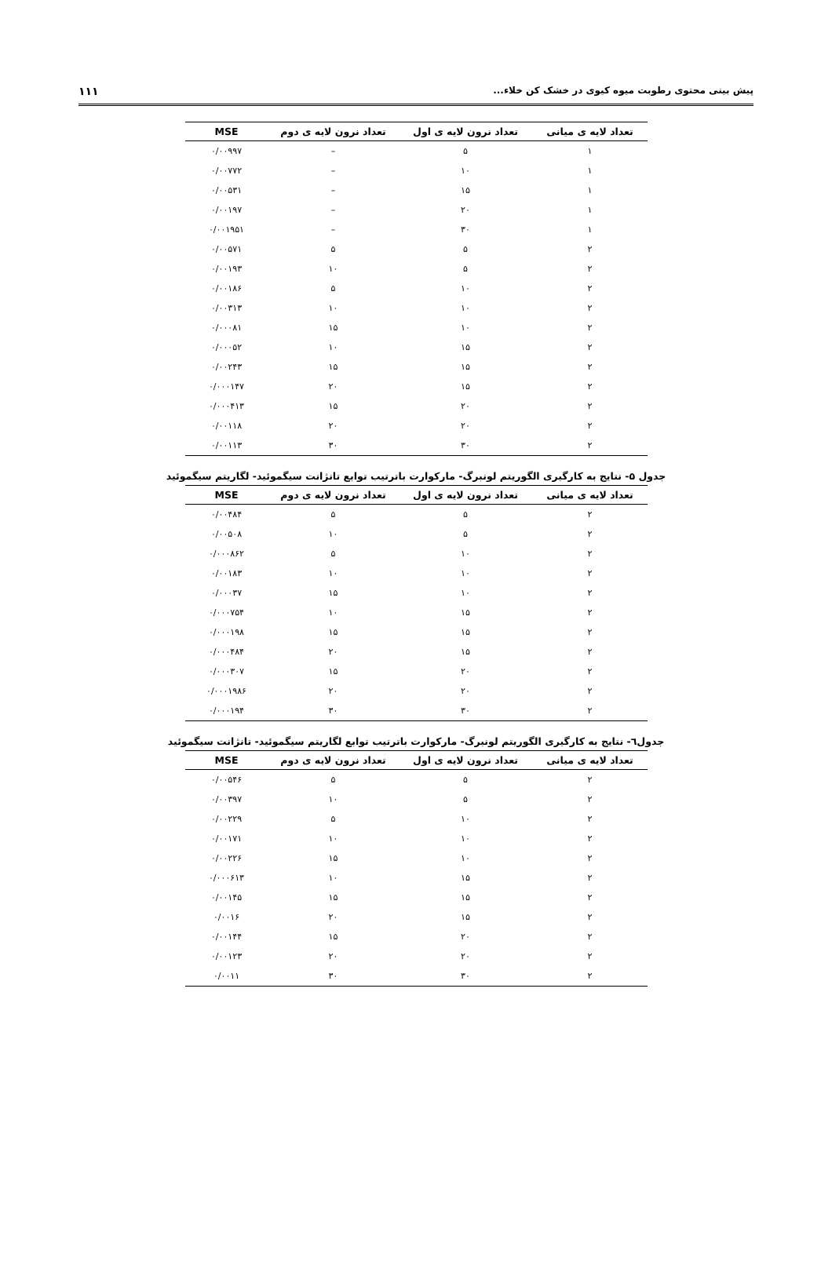پیش بینی محتوی رطوبت میوه کیوی در خشک کن خلاء... ۱۱۱
| تعداد لایه ی میانی | تعداد نرون لایه ی اول | تعداد نرون لایه ی دوم | MSE |
| --- | --- | --- | --- |
| ۱ | ۵ | – | ۰/۰۰۹۹۷ |
| ۱ | ۱۰ | – | ۰/۰۰۷۷۲ |
| ۱ | ۱۵ | – | ۰/۰۰۵۳۱ |
| ۱ | ۲۰ | – | ۰/۰۰۱۹۷ |
| ۱ | ۳۰ | – | ۰/۰۰۱۹۵۱ |
| ۲ | ۵ | ۵ | ۰/۰۰۵۷۱ |
| ۲ | ۵ | ۱۰ | ۰/۰۰۱۹۳ |
| ۲ | ۱۰ | ۵ | ۰/۰۰۱۸۶ |
| ۲ | ۱۰ | ۱۰ | ۰/۰۰۳۱۳ |
| ۲ | ۱۰ | ۱۵ | ۰/۰۰۰۸۱ |
| ۲ | ۱۵ | ۱۰ | ۰/۰۰۰۵۲ |
| ۲ | ۱۵ | ۱۵ | ۰/۰۰۲۴۳ |
| ۲ | ۱۵ | ۲۰ | ۰/۰۰۰۱۴۷ |
| ۲ | ۲۰ | ۱۵ | ۰/۰۰۰۴۱۳ |
| ۲ | ۲۰ | ۲۰ | ۰/۰۰۱۱۸ |
| ۲ | ۳۰ | ۳۰ | ۰/۰۰۱۱۳ |
جدول ۵- نتایج به کارگیری الگوریتم لونبرگ- مارکوارت باترتیب توابع تانژانت سیگموئید- لگاریتم سیگموئید
| تعداد لایه ی میانی | تعداد نرون لایه ی اول | تعداد نرون لایه ی دوم | MSE |
| --- | --- | --- | --- |
| ۲ | ۵ | ۵ | ۰/۰۰۴۸۴ |
| ۲ | ۵ | ۱۰ | ۰/۰۰۵۰۸ |
| ۲ | ۱۰ | ۵ | ۰/۰۰۰۸۶۲ |
| ۲ | ۱۰ | ۱۰ | ۰/۰۰۱۸۳ |
| ۲ | ۱۰ | ۱۵ | ۰/۰۰۰۳۷ |
| ۲ | ۱۵ | ۱۰ | ۰/۰۰۰۷۵۴ |
| ۲ | ۱۵ | ۱۵ | ۰/۰۰۰۱۹۸ |
| ۲ | ۱۵ | ۲۰ | ۰/۰۰۰۴۸۴ |
| ۲ | ۲۰ | ۱۵ | ۰/۰۰۰۳۰۷ |
| ۲ | ۲۰ | ۲۰ | ۰/۰۰۰۱۹۸۶ |
| ۲ | ۳۰ | ۳۰ | ۰/۰۰۰۱۹۴ |
جدول٦- نتایج به کارگیری الگوریتم لونبرگ- مارکوارت باترتیب توابع لگاریتم سیگموئید- تانژانت سیگموئید
| تعداد لایه ی میانی | تعداد نرون لایه ی اول | تعداد نرون لایه ی دوم | MSE |
| --- | --- | --- | --- |
| ۲ | ۵ | ۵ | ۰/۰۰۵۴۶ |
| ۲ | ۵ | ۱۰ | ۰/۰۰۳۹۷ |
| ۲ | ۱۰ | ۵ | ۰/۰۰۲۲۹ |
| ۲ | ۱۰ | ۱۰ | ۰/۰۰۱۷۱ |
| ۲ | ۱۰ | ۱۵ | ۰/۰۰۲۲۶ |
| ۲ | ۱۵ | ۱۰ | ۰/۰۰۰۶۱۳ |
| ۲ | ۱۵ | ۱۵ | ۰/۰۰۱۴۵ |
| ۲ | ۱۵ | ۲۰ | ۰/۰۰۱۶ |
| ۲ | ۲۰ | ۱۵ | ۰/۰۰۱۴۴ |
| ۲ | ۲۰ | ۲۰ | ۰/۰۰۱۲۳ |
| ۲ | ۳۰ | ۳۰ | ۰/۰۰۱۱ |